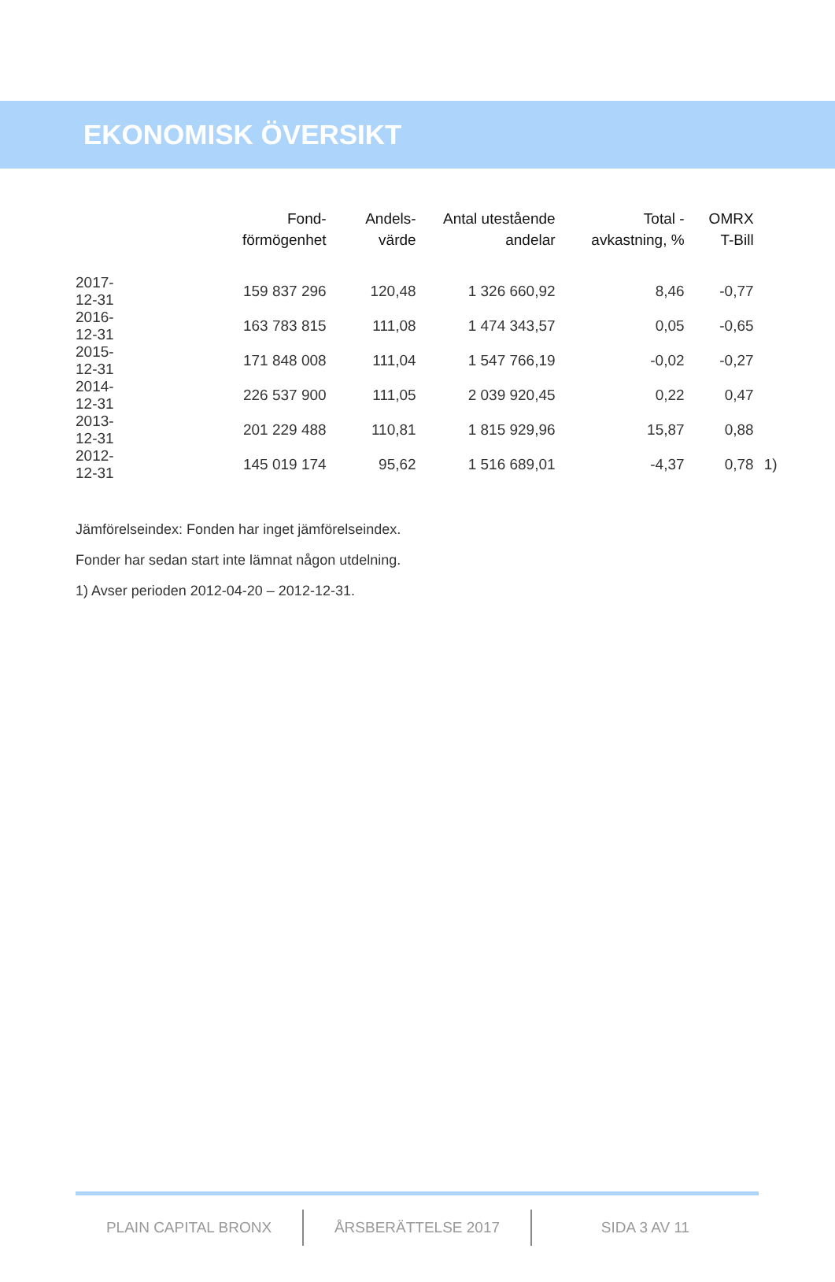EKONOMISK ÖVERSIKT
| | Fond- förmögenhet | Andels- värde | Antal utestående andelar | Total - avkastning, % | OMRX T-Bill | |
| --- | --- | --- | --- | --- | --- | --- |
| 2017-12-31 | 159 837 296 | 120,48 | 1 326 660,92 | 8,46 | -0,77 | |
| 2016-12-31 | 163 783 815 | 111,08 | 1 474 343,57 | 0,05 | -0,65 | |
| 2015-12-31 | 171 848 008 | 111,04 | 1 547 766,19 | -0,02 | -0,27 | |
| 2014-12-31 | 226 537 900 | 111,05 | 2 039 920,45 | 0,22 | 0,47 | |
| 2013-12-31 | 201 229 488 | 110,81 | 1 815 929,96 | 15,87 | 0,88 | |
| 2012-12-31 | 145 019 174 | 95,62 | 1 516 689,01 | -4,37 | 0,78 | 1) |
Jämförelseindex: Fonden har inget jämförelseindex.
Fonder har sedan start inte lämnat någon utdelning.
1) Avser perioden 2012-04-20 – 2012-12-31.
PLAIN CAPITAL BRONX ÅRSBERÄTTELSE 2017 SIDA 3 AV 11